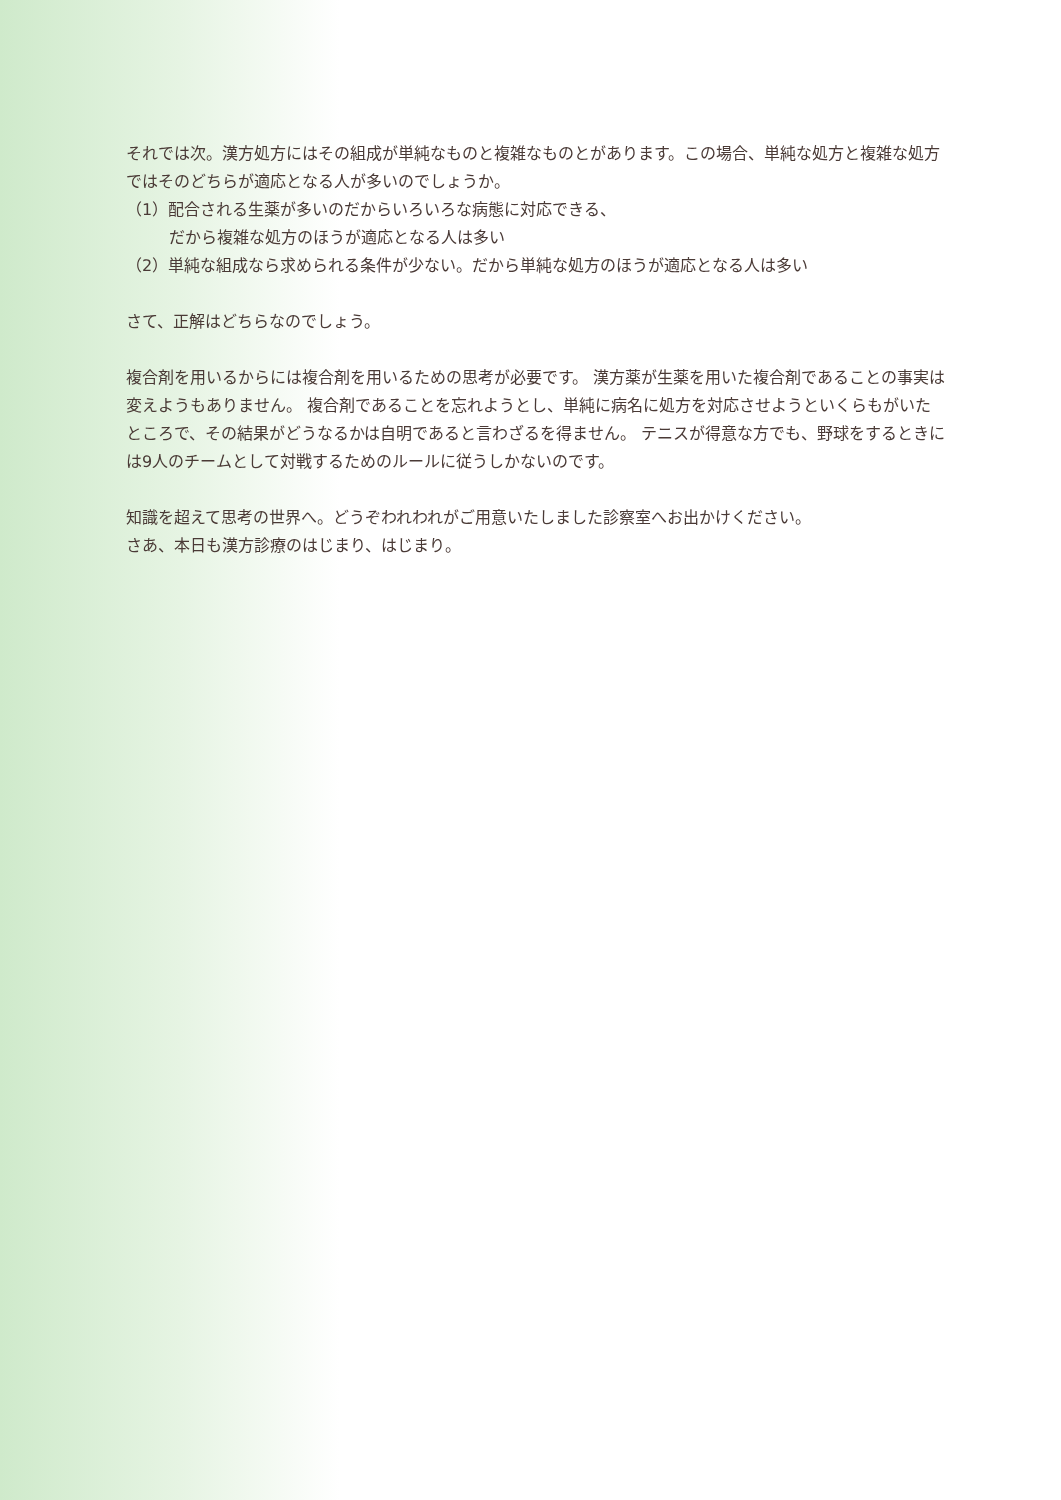それでは次。漢方処方にはその組成が単純なものと複雑なものとがあります。この場合、単純な処方と複雑な処方ではそのどちらが適応となる人が多いのでしょうか。
（1）配合される生薬が多いのだからいろいろな病態に対応できる、
だから複雑な処方のほうが適応となる人は多い
（2）単純な組成なら求められる条件が少ない。だから単純な処方のほうが適応となる人は多い
さて、正解はどちらなのでしょう。
複合剤を用いるからには複合剤を用いるための思考が必要です。 漢方薬が生薬を用いた複合剤であることの事実は変えようもありません。 複合剤であることを忘れようとし、単純に病名に処方を対応させようといくらもがいたところで、その結果がどうなるかは自明であると言わざるを得ません。 テニスが得意な方でも、野球をするときには9人のチームとして対戦するためのルールに従うしかないのです。
知識を超えて思考の世界へ。どうぞわれわれがご用意いたしました診察室へお出かけください。
さあ、本日も漢方診療のはじまり、はじまり。